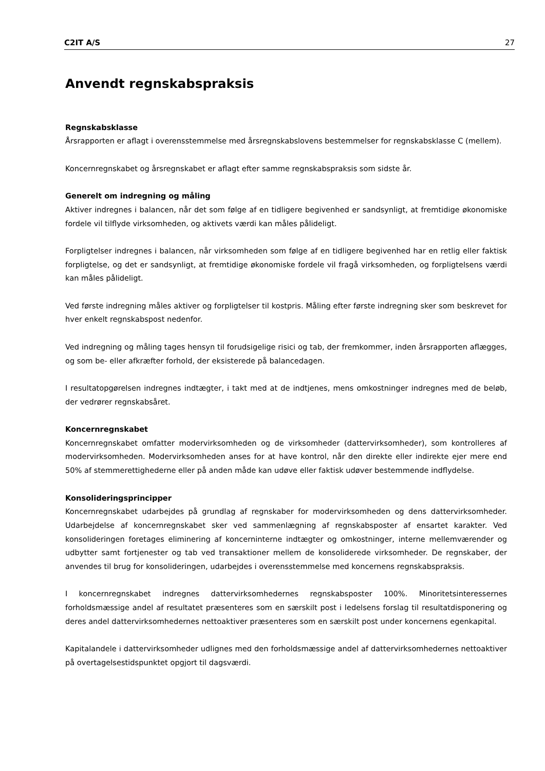C2IT A/S 27
Anvendt regnskabspraksis
Regnskabsklasse
Årsrapporten er aflagt i overensstemmelse med årsregnskabslovens bestemmelser for regnskabsklasse C (mellem).
Koncernregnskabet og årsregnskabet er aflagt efter samme regnskabspraksis som sidste år.
Generelt om indregning og måling
Aktiver indregnes i balancen, når det som følge af en tidligere begivenhed er sandsynligt, at fremtidige økonomiske fordele vil tilflyde virksomheden, og aktivets værdi kan måles pålideligt.
Forpligtelser indregnes i balancen, når virksomheden som følge af en tidligere begivenhed har en retlig eller faktisk forpligtelse, og det er sandsynligt, at fremtidige økonomiske fordele vil fragå virksomheden, og forpligtelsens værdi kan måles pålideligt.
Ved første indregning måles aktiver og forpligtelser til kostpris. Måling efter første indregning sker som beskrevet for hver enkelt regnskabspost nedenfor.
Ved indregning og måling tages hensyn til forudsigelige risici og tab, der fremkommer, inden årsrapporten aflægges, og som be- eller afkræfter forhold, der eksisterede på balancedagen.
I resultatopgørelsen indregnes indtægter, i takt med at de indtjenes, mens omkostninger indregnes med de beløb, der vedrører regnskabsåret.
Koncernregnskabet
Koncernregnskabet omfatter modervirksomheden og de virksomheder (dattervirksomheder), som kontrolleres af modervirksomheden. Modervirksomheden anses for at have kontrol, når den direkte eller indirekte ejer mere end 50% af stemmerettighederne eller på anden måde kan udøve eller faktisk udøver bestemmende indflydelse.
Konsolideringsprincipper
Koncernregnskabet udarbejdes på grundlag af regnskaber for modervirksomheden og dens dattervirksomheder. Udarbejdelse af koncernregnskabet sker ved sammenlægning af regnskabsposter af ensartet karakter. Ved konsolideringen foretages eliminering af koncerninterne indtægter og omkostninger, interne mellemværender og udbytter samt fortjenester og tab ved transaktioner mellem de konsoliderede virksomheder. De regnskaber, der anvendes til brug for konsolideringen, udarbejdes i overensstemmelse med koncernens regnskabspraksis.
I koncernregnskabet indregnes dattervirksomhedernes regnskabsposter 100%. Minoritetsinteressernes forholdsmæssige andel af resultatet præsenteres som en særskilt post i ledelsens forslag til resultatdisponering og deres andel dattervirksomhedernes nettoaktiver præsenteres som en særskilt post under koncernens egenkapital.
Kapitalandele i dattervirksomheder udlignes med den forholdsmæssige andel af dattervirksomhedernes nettoaktiver på overtagelsestidspunktet opgjort til dagsværdi.